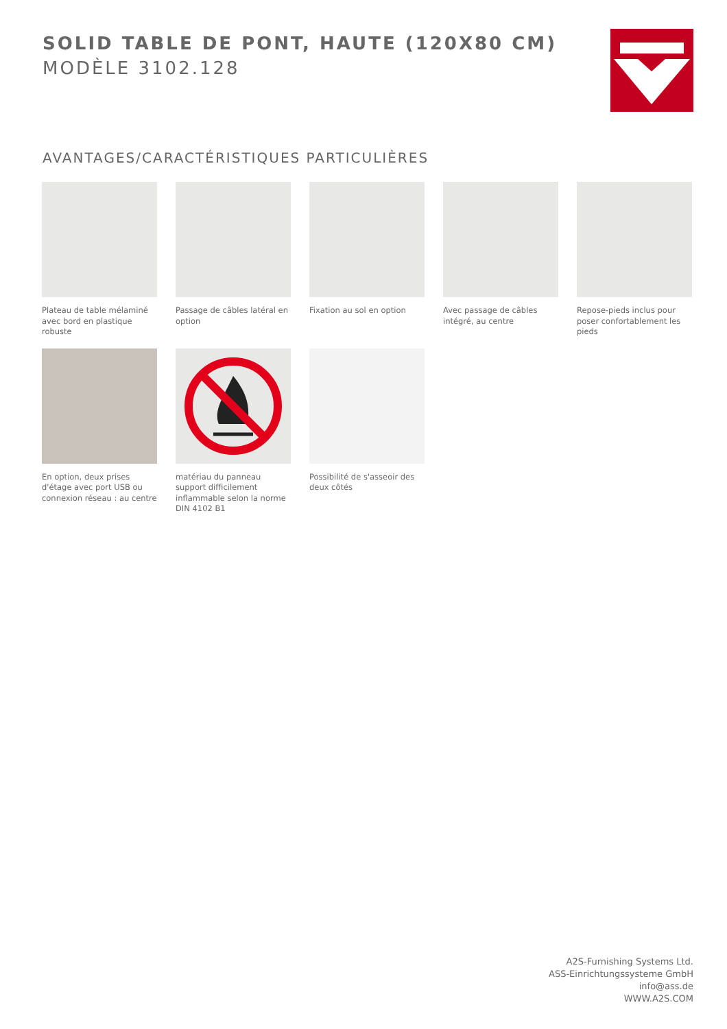SOLID TABLE DE PONT, HAUTE (120X80 CM)
MODÈLE 3102.128
AVANTAGES/CARACTÉRISTIQUES PARTICULIÈRES
Plateau de table mélaminé avec bord en plastique robuste
Passage de câbles latéral en option
Fixation au sol en option
Avec passage de câbles intégré, au centre
Repose-pieds inclus pour poser confortablement les pieds
En option, deux prises d'étage avec port USB ou connexion réseau : au centre
matériau du panneau support difficilement inflammable selon la norme DIN 4102 B1
Possibilité de s'asseoir des deux côtés
A2S-Furnishing Systems Ltd.
ASS-Einrichtungssysteme GmbH
info@ass.de
WWW.A2S.COM